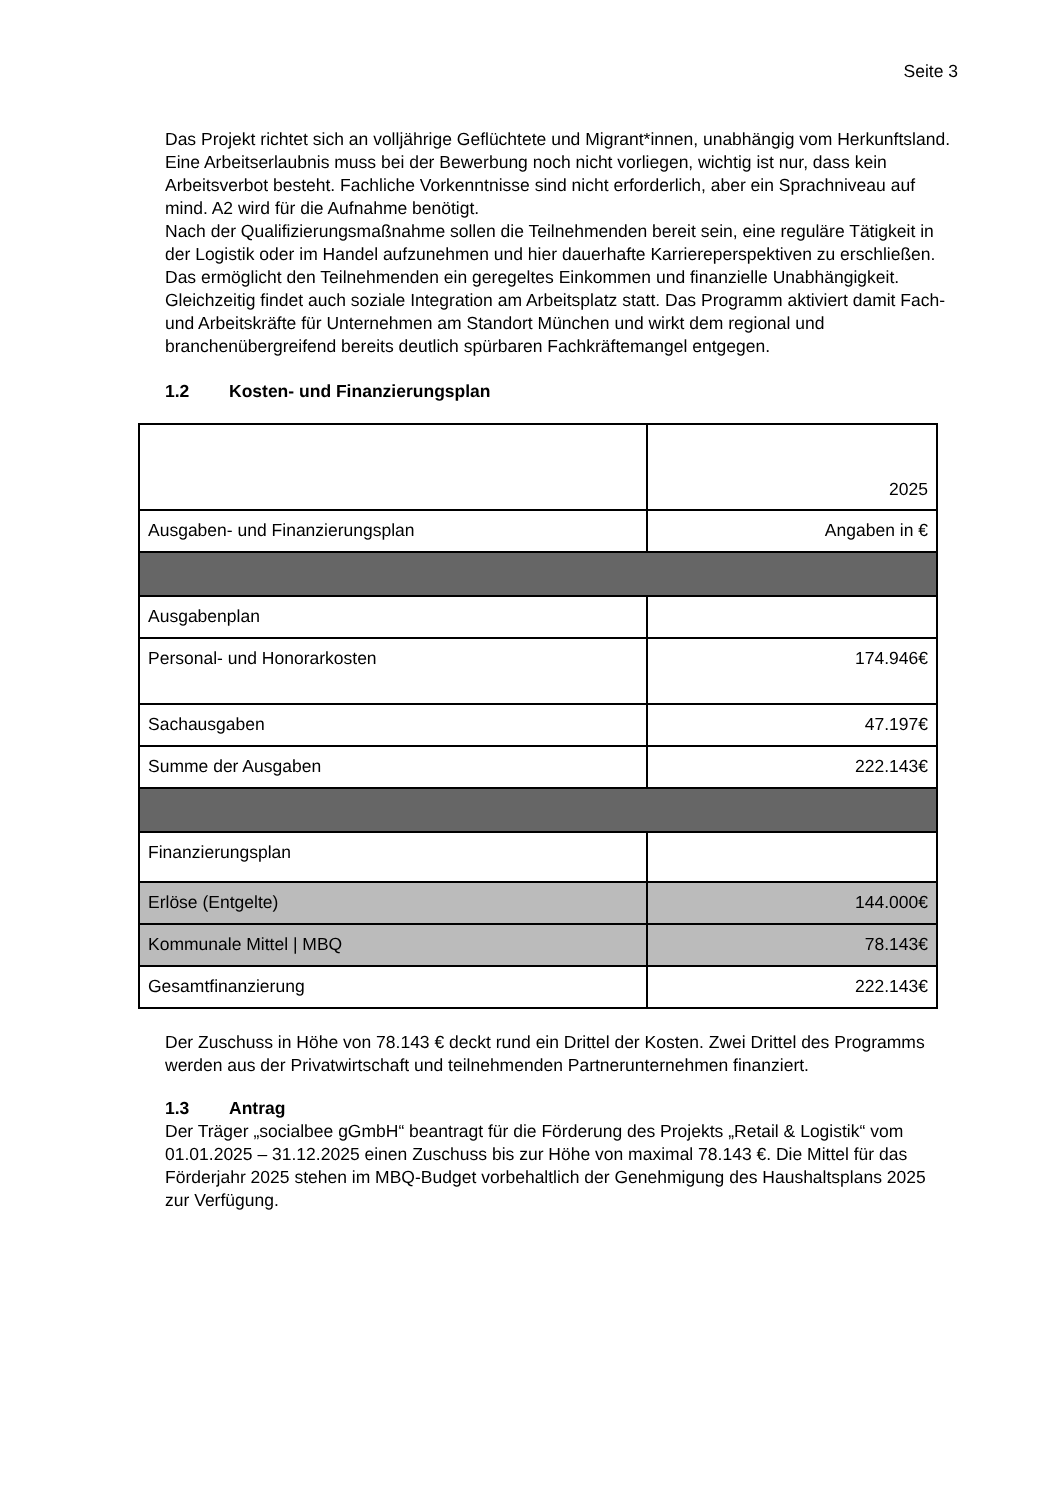Seite 3
Das Projekt richtet sich an volljährige Geflüchtete und Migrant*innen, unabhängig vom Herkunftsland. Eine Arbeitserlaubnis muss bei der Bewerbung noch nicht vorliegen, wichtig ist nur, dass kein Arbeitsverbot besteht. Fachliche Vorkenntnisse sind nicht erforderlich, aber ein Sprachniveau auf mind. A2 wird für die Aufnahme benötigt.
Nach der Qualifizierungsmaßnahme sollen die Teilnehmenden bereit sein, eine reguläre Tätigkeit in der Logistik oder im Handel aufzunehmen und hier dauerhafte Karriereperspektiven zu erschließen.
Das ermöglicht den Teilnehmenden ein geregeltes Einkommen und finanzielle Unabhängigkeit. Gleichzeitig findet auch soziale Integration am Arbeitsplatz statt. Das Programm aktiviert damit Fach- und Arbeitskräfte für Unternehmen am Standort München und wirkt dem regional und branchenübergreifend bereits deutlich spürbaren Fachkräftemangel entgegen.
1.2 Kosten- und Finanzierungsplan
| | 2025 |
| Ausgaben- und Finanzierungsplan | Angaben in € |
| Ausgabenplan | |
| Personal- und Honorarkosten | 174.946€ |
| Sachausgaben | 47.197€ |
| Summe der Ausgaben | 222.143€ |
| Finanzierungsplan | |
| Erlöse (Entgelte) | 144.000€ |
| Kommunale Mittel / MBQ | 78.143€ |
| Gesamtfinanzierung | 222.143€ |
Der Zuschuss in Höhe von 78.143 € deckt rund ein Drittel der Kosten. Zwei Drittel des Programms werden aus der Privatwirtschaft und teilnehmenden Partnerunternehmen finanziert.
1.3 Antrag
Der Träger „socialbee gGmbH“ beantragt für die Förderung des Projekts „Retail & Logistik“ vom 01.01.2025 – 31.12.2025 einen Zuschuss bis zur Höhe von maximal 78.143 €. Die Mittel für das Förderjahr 2025 stehen im MBQ-Budget vorbehaltlich der Genehmigung des Haushaltsplans 2025 zur Verfügung.